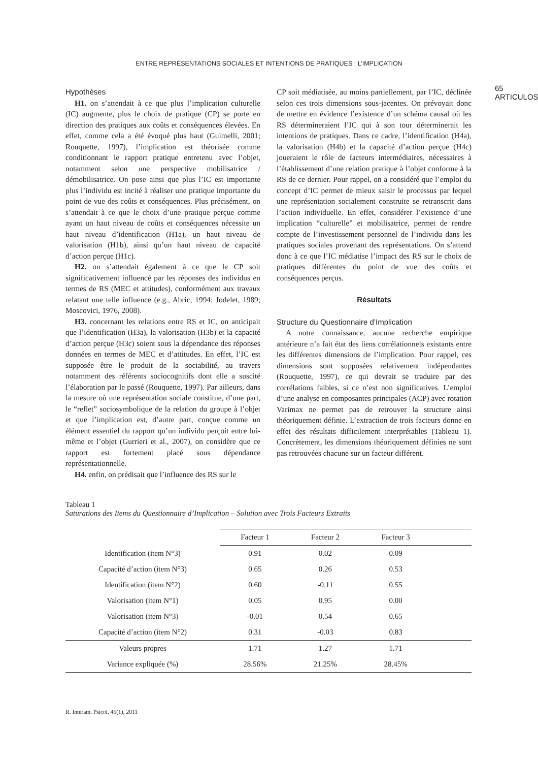ENTRE REPRÉSENTATIONS SOCIALES ET INTENTIONS DE PRATIQUES : L’IMPLICATION
65
ARTICULOS
Hypothèses
H1. on s’attendait à ce que plus l’implication culturelle (IC) augmente, plus le choix de pratique (CP) se porte en direction des pratiques aux coûts et conséquences élevées. En effet, comme cela a été évoqué plus haut (Guimelli, 2001; Rouquette, 1997), l’implication est théorisée comme conditionnant le rapport pratique entretenu avec l’objet, notamment selon une perspective mobilisatrice / démobilisatrice. On pose ainsi que plus l’IC est importante plus l’individu est incité à réaliser une pratique importante du point de vue des coûts et conséquences. Plus précisément, on s’attendait à ce que le choix d’une pratique perçue comme ayant un haut niveau de coûts et conséquences nécessite un haut niveau d’identification (H1a), un haut niveau de valorisation (H1b), ainsi qu’un haut niveau de capacité d’action perçue (H1c).
H2. on s’attendait également à ce que le CP soit significativement influencé par les réponses des individus en termes de RS (MEC et attitudes), conformément aux travaux relatant une telle influence (e.g., Abric, 1994; Jodelet, 1989; Moscovici, 1976, 2008).
H3. concernant les relations entre RS et IC, on anticipait que l’identification (H3a), la valorisation (H3b) et la capacité d’action perçue (H3c) soient sous la dépendance des réponses données en termes de MEC et d’attitudes. En effet, l’IC est supposée être le produit de la sociabilité, au travers notamment des référents sociocognitifs dont elle a suscité l’élaboration par le passé (Rouquette, 1997). Par ailleurs, dans la mesure où une représentation sociale constitue, d’une part, le “reflet” sociosymbolique de la relation du groupe à l’objet et que l’implication est, d’autre part, conçue comme un élément essentiel du rapport qu’un individu perçoit entre lui-même et l’objet (Gurrieri et al., 2007), on considère que ce rapport est fortement placé sous dépendance représentationnelle.
H4. enfin, on prédisait que l’influence des RS sur le
CP soit médiatisée, au moins partiellement, par l’IC, déclinée selon ces trois dimensions sous-jacentes. On prévoyait donc de mettre en évidence l’existence d’un schéma causal où les RS détermineraient l’IC qui à son tour déterminerait les intentions de pratiques. Dans ce cadre, l’identification (H4a), la valorisation (H4b) et la capacité d’action perçue (H4c) joueraient le rôle de facteurs intermédiaires, nécessaires à l’établissement d’une relation pratique à l’objet conforme à la RS de ce dernier. Pour rappel, on a considéré que l’emploi du concept d’IC permet de mieux saisir le processus par lequel une représentation socialement construite se retranscrit dans l’action individuelle. En effet, considérer l’existence d’une implication “culturelle” et mobilisatrice, permet de rendre compte de l’investissement personnel de l’individu dans les pratiques sociales provenant des représentations. On s’attend donc à ce que l’IC médiatise l’impact des RS sur le choix de pratiques différentes du point de vue des coûts et conséquences perçus.
Résultats
Structure du Questionnaire d’Implication
A notre connaissance, aucune recherche empirique antérieure n’a fait état des liens corrélationnels existants entre les différentes dimensions de l’implication. Pour rappel, ces dimensions sont supposées relativement indépendantes (Rouquette, 1997), ce qui devrait se traduire par des corrélations faibles, si ce n’est non significatives. L’emploi d’une analyse en composantes principales (ACP) avec rotation Varimax ne permet pas de retrouver la structure ainsi théoriquement définie. L’extraction de trois facteurs donne en effet des résultats difficilement interprétables (Tableau 1). Concrètement, les dimensions théoriquement définies ne sont pas retrouvées chacune sur un facteur différent.
Tableau 1
Saturations des Items du Questionnaire d’Implication – Solution avec Trois Facteurs Extraits
| | Facteur 1 | Facteur 2 | Facteur 3 | |
| --- | --- | --- | --- | --- |
| Identification (item N°3) | 0.91 | 0.02 | 0.09 | |
| Capacité d’action (item N°3) | 0.65 | 0.26 | 0.53 | |
| Identification (item N°2) | 0.60 | -0.11 | 0.55 | |
| Valorisation (item N°1) | 0.05 | 0.95 | 0.00 | |
| Valorisation (item N°3) | -0.01 | 0.54 | 0.65 | |
| Capacité d’action (item N°2) | 0.31 | -0.03 | 0.83 | |
| Valeurs propres | 1.71 | 1.27 | 1.71 | |
| Variance expliquée (%) | 28.56% | 21.25% | 28.45% | |
R. Interam. Psicol. 45(1), 2011